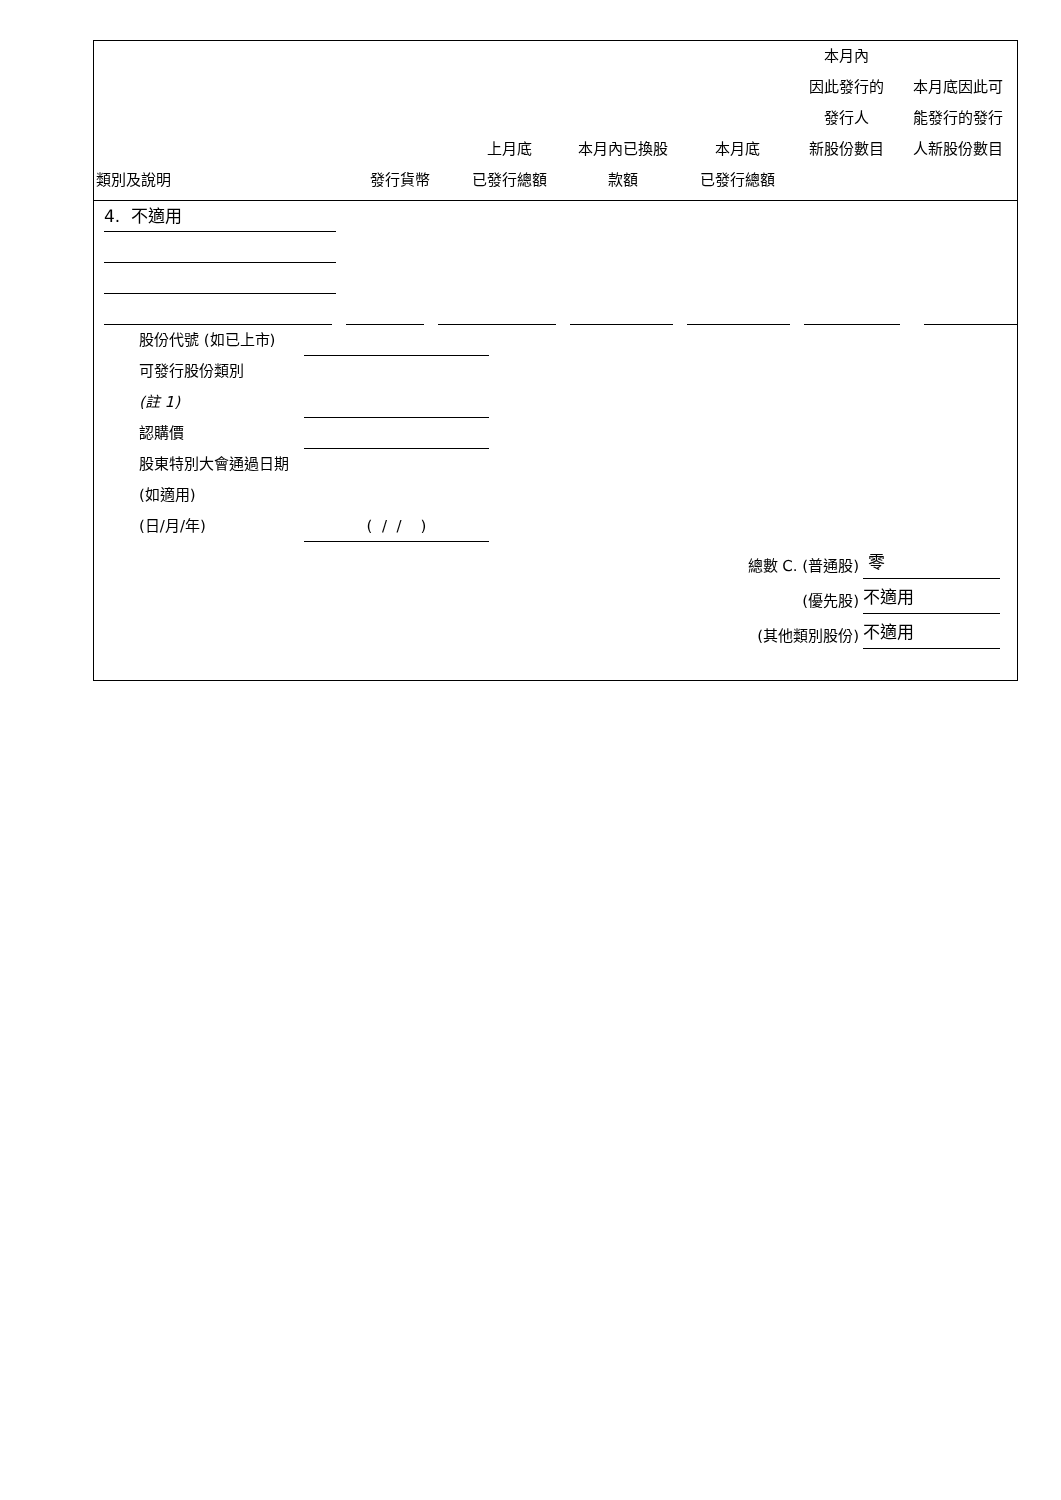| 類別及說明 | 發行貨幣 | 上月底 已發行總額 | 本月內已換股 款額 | 本月底 已發行總額 | 本月內 因此發行的 發行人 新股份數目 | 本月底因此可 能發行的發行 人新股份數目 |
| --- | --- | --- | --- | --- | --- | --- |
4. 不適用
股份代號 (如已上市)
可發行股份類別
(註 1)
認購價
股東特別大會通過日期 (如適用)
(日/月/年)
( / / )
總數 C. (普通股)
零
(優先股)
不適用
(其他類別股份)
不適用